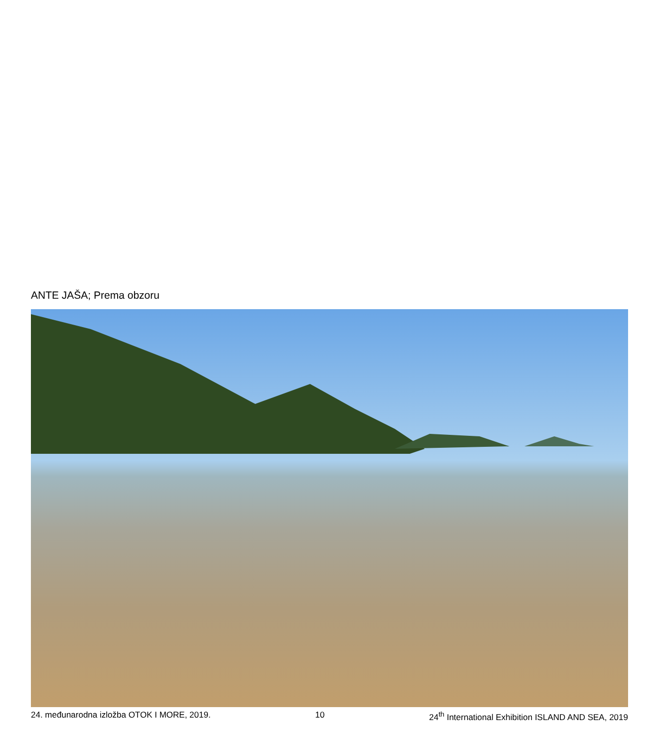ANTE JAŠA; Prema obzoru
24. međunarodna izložba OTOK I MORE, 2019. 10 24<sup>th</sup> International Exhibition ISLAND AND SEA, 2019